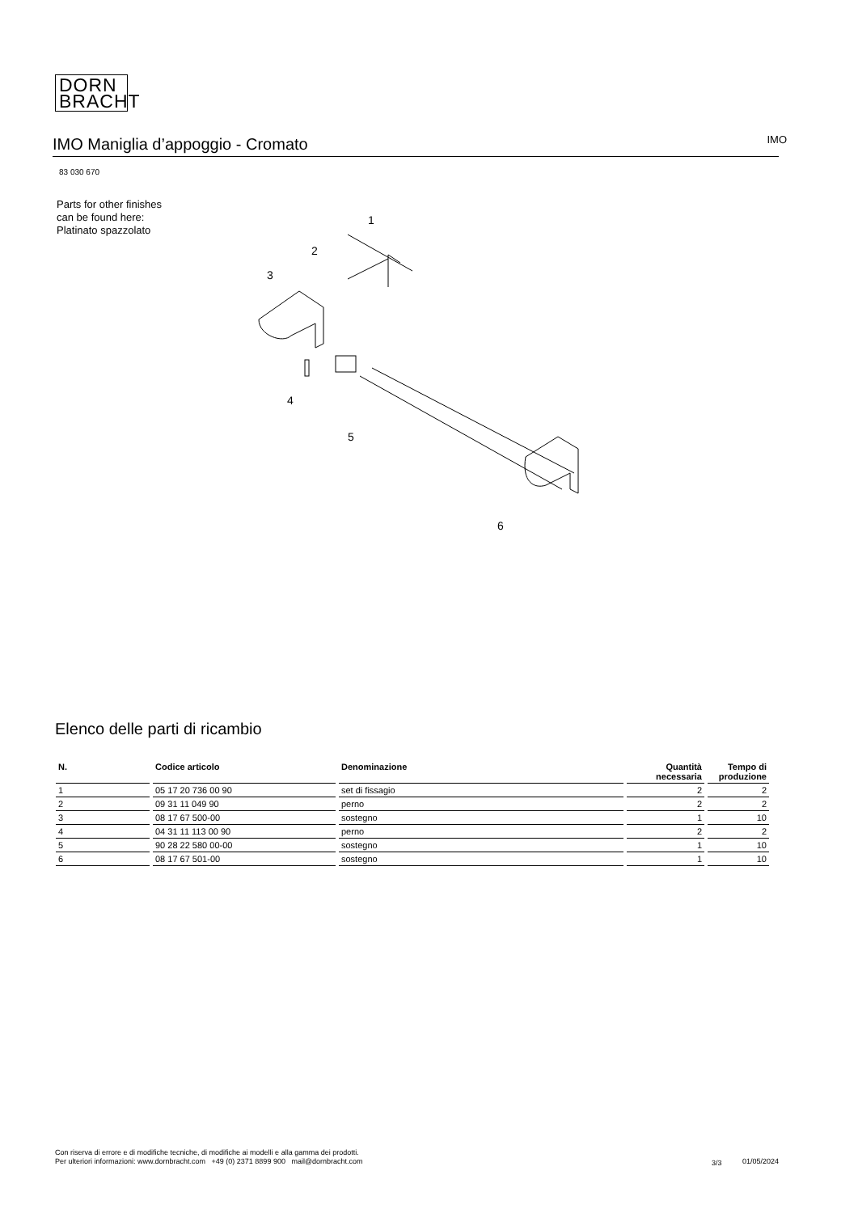DORN
BRACHT
IMO Maniglia d’appoggio - Cromato
IMO
83 030 670
Parts for other finishes can be found here: Platinato spazzolato
1
2
3
4
5
6
Elenco delle parti di ricambio
| N. | Codice articolo | Denominazione | Quantità necessaria | Tempo di produzione |
| --- | --- | --- | --- | --- |
| 1 | 05 17 20 736 00 90 | set di fissagio | 2 | 2 |
| 2 | 09 31 11 049 90 | perno | 2 | 2 |
| 3 | 08 17 67 500-00 | sostegno | 1 | 10 |
| 4 | 04 31 11 113 00 90 | perno | 2 | 2 |
| 5 | 90 28 22 580 00-00 | sostegno | 1 | 10 |
| 6 | 08 17 67 501-00 | sostegno | 1 | 10 |
Con riserva di errore e di modifiche tecniche, di modifiche ai modelli e alla gamma dei prodotti.
Per ulteriori informazioni: www.dornbracht.com +49 (0) 2371 8899 900 mail@dornbracht.com
3/3 01/05/2024